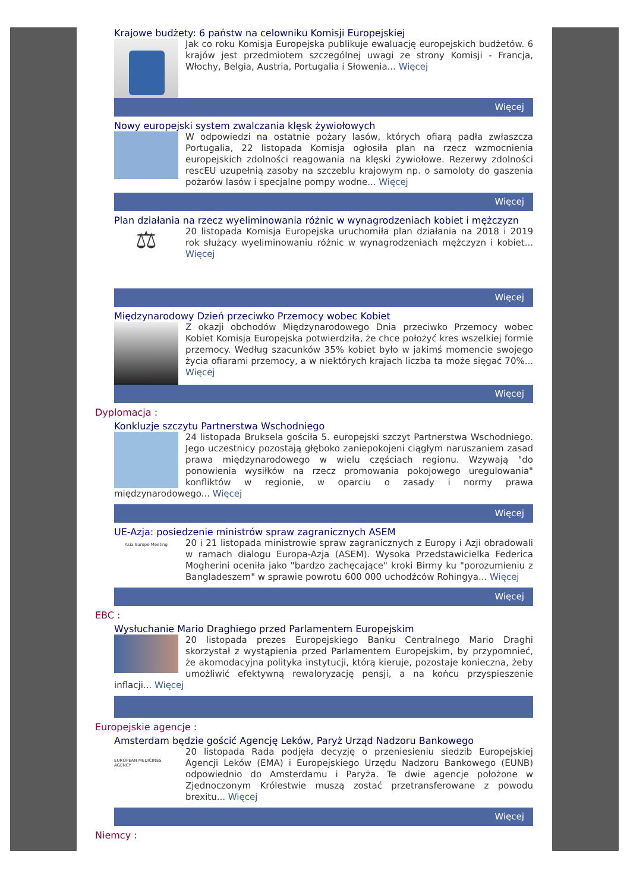Krajowe budżety: 6 państw na celowniku Komisji Europejskiej
Jak co roku Komisja Europejska publikuje ewaluację europejskich budżetów. 6 krajów jest przedmiotem szczególnej uwagi ze strony Komisji - Francja, Włochy, Belgia, Austria, Portugalia i Słowenia... Więcej
Więcej
Nowy europejski system zwalczania klęsk żywiołowych
W odpowiedzi na ostatnie pożary lasów, których ofiarą padła zwłaszcza Portugalia, 22 listopada Komisja ogłosiła plan na rzecz wzmocnienia europejskich zdolności reagowania na klęski żywiołowe. Rezerwy zdolności rescEU uzupełnią zasoby na szczeblu krajowym np. o samoloty do gaszenia pożarów lasów i specjalne pompy wodne... Więcej
Więcej
Plan działania na rzecz wyeliminowania różnic w wynagrodzeniach kobiet i mężczyzn
⚖
20 listopada Komisja Europejska uruchomiła plan działania na 2018 i 2019 rok służący wyeliminowaniu różnic w wynagrodzeniach mężczyzn i kobiet... Więcej
Więcej
Międzynarodowy Dzień przeciwko Przemocy wobec Kobiet
Z okazji obchodów Międzynarodowego Dnia przeciwko Przemocy wobec Kobiet Komisja Europejska potwierdziła, że chce położyć kres wszelkiej formie przemocy. Według szacunków 35% kobiet było w jakimś momencie swojego życia ofiarami przemocy, a w niektórych krajach liczba ta może sięgać 70%... Więcej
Więcej
Dyplomacja :
Konkluzje szczytu Partnerstwa Wschodniego
24 listopada Bruksela gościła 5. europejski szczyt Partnerstwa Wschodniego. Jego uczestnicy pozostają głęboko zaniepokojeni ciągłym naruszaniem zasad prawa międzynarodowego w wielu częściach regionu. Wzywają "do ponowienia wysiłków na rzecz promowania pokojowego uregulowania" konfliktów w regionie, w oparciu o zasady i normy prawa międzynarodowego... Więcej
Więcej
UE-Azja: posiedzenie ministrów spraw zagranicznych ASEM
Asia Europe Meeting
20 i 21 listopada ministrowie spraw zagranicznych z Europy i Azji obradowali w ramach dialogu Europa-Azja (ASEM). Wysoka Przedstawicielka Federica Mogherini oceniła jako "bardzo zachęcające" kroki Birmy ku "porozumieniu z Bangladeszem" w sprawie powrotu 600 000 uchodźców Rohingya... Więcej
Więcej
EBC :
Wysłuchanie Mario Draghiego przed Parlamentem Europejskim
20 listopada prezes Europejskiego Banku Centralnego Mario Draghi skorzystał z wystąpienia przed Parlamentem Europejskim, by przypomnieć, że akomodacyjna polityka instytucji, którą kieruje, pozostaje konieczna, żeby umożliwić efektywną rewaloryzację pensji, a na końcu przyspieszenie inflacji... Więcej
Europejskie agencje :
Amsterdam będzie gościć Agencję Leków, Paryż Urząd Nadzoru Bankowego
EUROPEAN MEDICINES AGENCY
20 listopada Rada podjęła decyzję o przeniesieniu siedzib Europejskiej Agencji Leków (EMA) i Europejskiego Urzędu Nadzoru Bankowego (EUNB) odpowiednio do Amsterdamu i Paryża. Te dwie agencje położone w Zjednoczonym Królestwie muszą zostać przetransferowane z powodu brexitu... Więcej
Więcej
Niemcy :